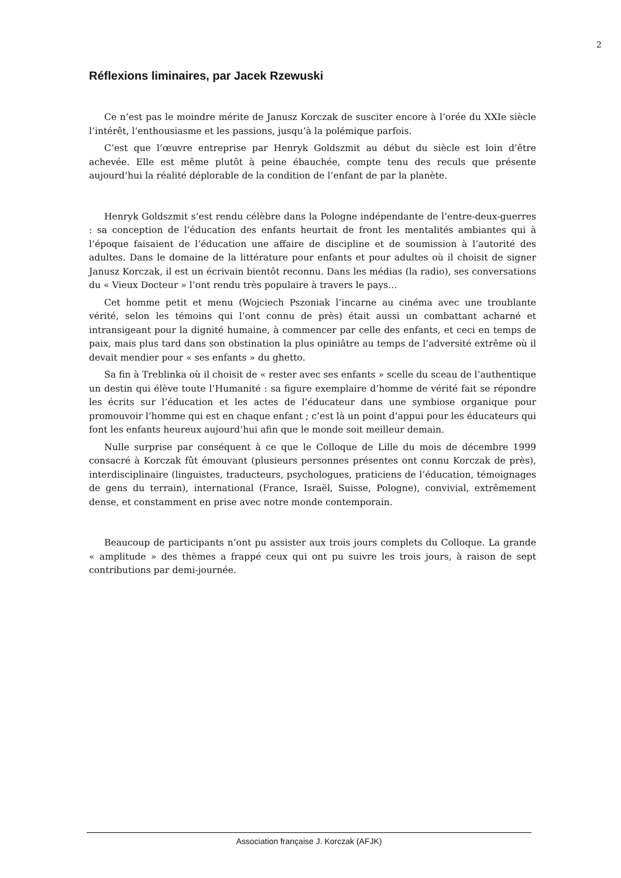2
Réflexions liminaires, par Jacek Rzewuski
Ce n’est pas le moindre mérite de Janusz Korczak de susciter encore à l’orée du XXIe siècle l’intérêt, l’enthousiasme et les passions, jusqu’à la polémique parfois.
C’est que l’œuvre entreprise par Henryk Goldszmit au début du siècle est loin d’être achevée. Elle est même plutôt à peine ébauchée, compte tenu des reculs que présente aujourd’hui la réalité déplorable de la condition de l’enfant de par la planète.
Henryk Goldszmit s’est rendu célèbre dans la Pologne indépendante de l’entre-deux-guerres : sa conception de l’éducation des enfants heurtait de front les mentalités ambiantes qui à l’époque faisaient de l’éducation une affaire de discipline et de soumission à l’autorité des adultes. Dans le domaine de la littérature pour enfants et pour adultes où il choisit de signer Janusz Korczak, il est un écrivain bientôt reconnu. Dans les médias (la radio), ses conversations du « Vieux Docteur » l’ont rendu très populaire à travers le pays…
Cet homme petit et menu (Wojciech Pszoniak l’incarne au cinéma avec une troublante vérité, selon les témoins qui l’ont connu de près) était aussi un combattant acharné et intransigeant pour la dignité humaine, à commencer par celle des enfants, et ceci en temps de paix, mais plus tard dans son obstination la plus opiniâtre au temps de l’adversité extrême où il devait mendier pour « ses enfants » du ghetto.
Sa fin à Treblinka où il choisit de « rester avec ses enfants » scelle du sceau de l’authentique un destin qui élève toute l’Humanité : sa figure exemplaire d’homme de vérité fait se répondre les écrits sur l’éducation et les actes de l’éducateur dans une symbiose organique pour promouvoir l’homme qui est en chaque enfant ; c’est là un point d’appui pour les éducateurs qui font les enfants heureux aujourd’hui afin que le monde soit meilleur demain.
Nulle surprise par conséquent à ce que le Colloque de Lille du mois de décembre 1999 consacré à Korczak fût émouvant (plusieurs personnes présentes ont connu Korczak de près), interdisciplinaire (linguistes, traducteurs, psychologues, praticiens de l’éducation, témoignages de gens du terrain), international (France, Israël, Suisse, Pologne), convivial, extrêmement dense, et constamment en prise avec notre monde contemporain.
Beaucoup de participants n’ont pu assister aux trois jours complets du Colloque. La grande « amplitude » des thèmes a frappé ceux qui ont pu suivre les trois jours, à raison de sept contributions par demi-journée.
Association française J. Korczak (AFJK)